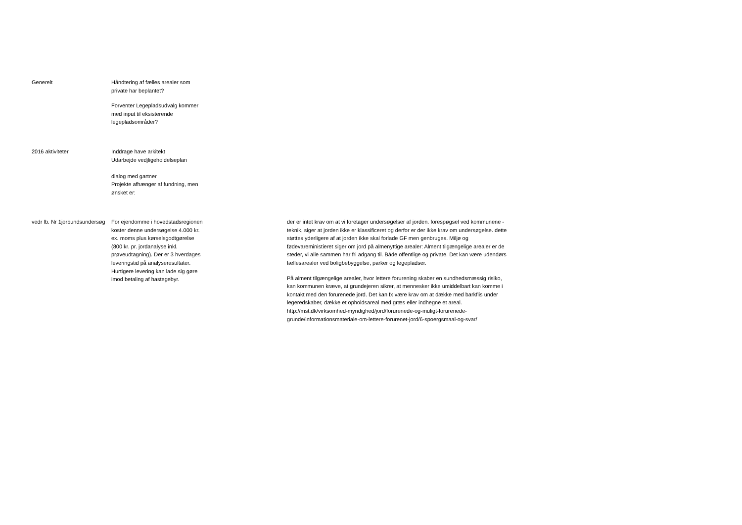| Generelt | Håndtering af fælles arealer som private har beplantet? Forventer Legepladsudvalg kommer med input til eksisterende legepladsområder? | | |
| 2016 aktiviteter | Inddrage have arkitekt Udarbejde vedjligeholdelseplan dialog med gartner Projekte afhænger af fundning, men ønsket er: | | |
| vedr lb. Nr 1jorbundsundersøg | For ejendomme i hovedstadsregionen koster denne undersøgelse 4.000 kr. ex. moms plus kørselsgodtgørelse (800 kr. pr. jordanalyse inkl. prøveudtagning). Der er 3 hverdages leveringstid på analyseresultater. Hurtigere levering kan lade sig gøre imod betaling af hastegebyr. | | der er intet krav om at vi foretager undersøgelser af jorden. forespøgsel ved kommunene - teknik, siger at jorden ikke er klassificeret og derfor er der ikke krav om undersøgelse. dette støttes yderligere af at jorden ikke skal forlade GF men genbruges. Miljø og fødevareministieret siger om jord på almenyttige arealer: Alment tilgængelige arealer er de steder, vi alle sammen har fri adgang til. Både offentlige og private. Det kan være udendørs fællesarealer ved boligbebyggelse, parker og legepladser. På alment tilgængelige arealer, hvor lettere forurening skaber en sundhedsmæssig risiko, kan kommunen kræve, at grundejeren sikrer, at mennesker ikke umiddelbart kan komme i kontakt med den forurenede jord. Det kan fx være krav om at dække med barkflis under legeredskaber, dække et opholdsareal med græs eller indhegne et areal. http://mst.dk/virksomhed-myndighed/jord/forurenede-og-muligt-forurenede-grunde/informationsmateriale-om-lettere-forurenet-jord/6-spoergsmaal-og-svar/ |